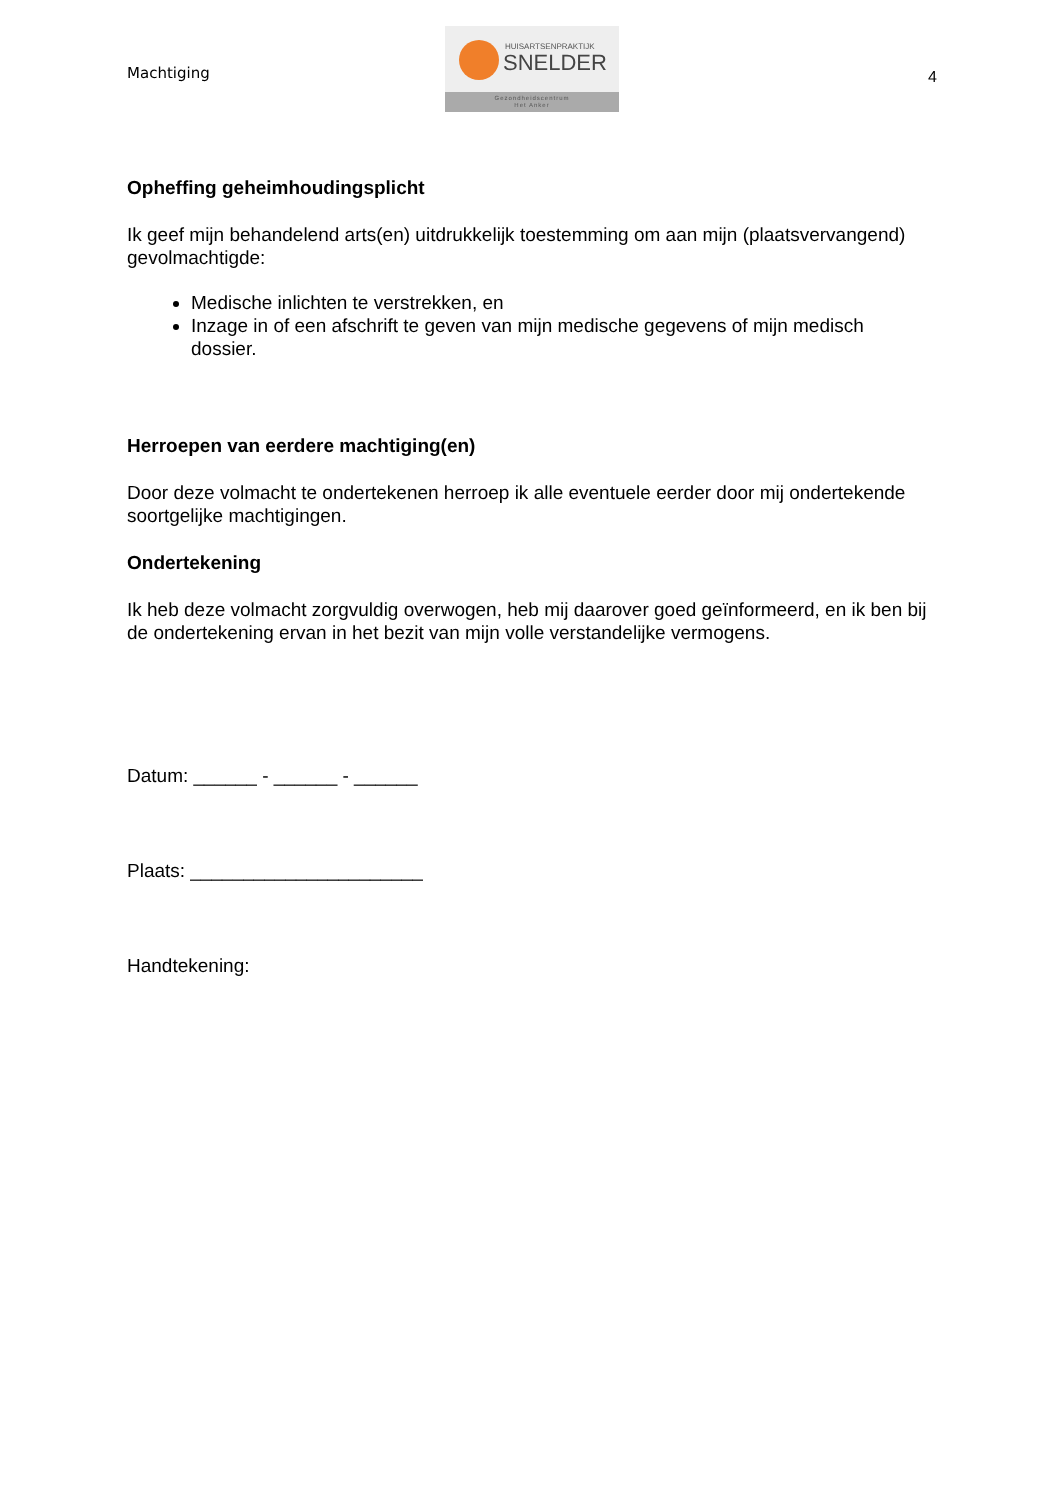Machtiging
HUISARTSENPRAKTIJK
SNELDER
Gezondheidscentrum
Het Anker
4
Opheffing geheimhoudingsplicht
Ik geef mijn behandelend arts(en) uitdrukkelijk toestemming om aan mijn (plaatsvervangend) gevolmachtigde:
Medische inlichten te verstrekken, en
Inzage in of een afschrift te geven van mijn medische gegevens of mijn medisch dossier.
Herroepen van eerdere machtiging(en)
Door deze volmacht te ondertekenen herroep ik alle eventuele eerder door mij ondertekende soortgelijke machtigingen.
Ondertekening
Ik heb deze volmacht zorgvuldig overwogen, heb mij daarover goed geïnformeerd, en ik ben bij de ondertekening ervan in het bezit van mijn volle verstandelijke vermogens.
Datum: ______ - ______ - ______
Plaats: ______________________
Handtekening: